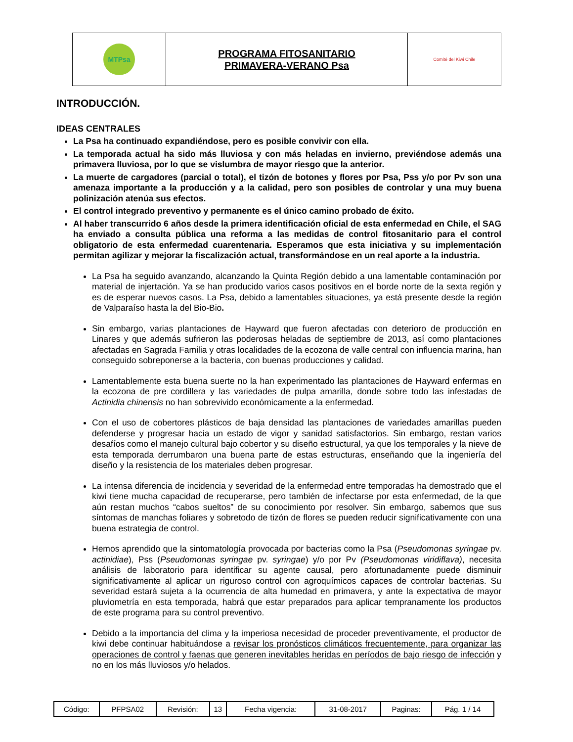| MTPsa | PROGRAMA FITOSANITARIO PRIMAVERA-VERANO Psa | Comité del Kiwi Chile |
INTRODUCCIÓN.
IDEAS CENTRALES
La Psa ha continuado expandiéndose, pero es posible convivir con ella.
La temporada actual ha sido más lluviosa y con más heladas en invierno, previéndose además una primavera lluviosa, por lo que se vislumbra de mayor riesgo que la anterior.
La muerte de cargadores (parcial o total), el tizón de botones y flores por Psa, Pss y/o por Pv son una amenaza importante a la producción y a la calidad, pero son posibles de controlar y una muy buena polinización atenúa sus efectos.
El control integrado preventivo y permanente es el único camino probado de éxito.
Al haber transcurrido 6 años desde la primera identificación oficial de esta enfermedad en Chile, el SAG ha enviado a consulta pública una reforma a las medidas de control fitosanitario para el control obligatorio de esta enfermedad cuarentenaria. Esperamos que esta iniciativa y su implementación permitan agilizar y mejorar la fiscalización actual, transformándose en un real aporte a la industria.
La Psa ha seguido avanzando, alcanzando la Quinta Región debido a una lamentable contaminación por material de injertación. Ya se han producido varios casos positivos en el borde norte de la sexta región y es de esperar nuevos casos. La Psa, debido a lamentables situaciones, ya está presente desde la región de Valparaíso hasta la del Bio-Bio.
Sin embargo, varias plantaciones de Hayward que fueron afectadas con deterioro de producción en Linares y que además sufrieron las poderosas heladas de septiembre de 2013, así como plantaciones afectadas en Sagrada Familia y otras localidades de la ecozona de valle central con influencia marina, han conseguido sobreponerse a la bacteria, con buenas producciones y calidad.
Lamentablemente esta buena suerte no la han experimentado las plantaciones de Hayward enfermas en la ecozona de pre cordillera y las variedades de pulpa amarilla, donde sobre todo las infestadas de Actinidia chinensis no han sobrevivido económicamente a la enfermedad.
Con el uso de cobertores plásticos de baja densidad las plantaciones de variedades amarillas pueden defenderse y progresar hacia un estado de vigor y sanidad satisfactorios. Sin embargo, restan varios desafíos como el manejo cultural bajo cobertor y su diseño estructural, ya que los temporales y la nieve de esta temporada derrumbaron una buena parte de estas estructuras, enseñando que la ingeniería del diseño y la resistencia de los materiales deben progresar.
La intensa diferencia de incidencia y severidad de la enfermedad entre temporadas ha demostrado que el kiwi tiene mucha capacidad de recuperarse, pero también de infectarse por esta enfermedad, de la que aún restan muchos “cabos sueltos” de su conocimiento por resolver. Sin embargo, sabemos que sus síntomas de manchas foliares y sobretodo de tizón de flores se pueden reducir significativamente con una buena estrategia de control.
Hemos aprendido que la sintomatología provocada por bacterias como la Psa (Pseudomonas syringae pv. actinidiae), Pss (Pseudomonas syringae pv. syringae) y/o por Pv (Pseudomonas viridiflava), necesita análisis de laboratorio para identificar su agente causal, pero afortunadamente puede disminuir significativamente al aplicar un riguroso control con agroquímicos capaces de controlar bacterias. Su severidad estará sujeta a la ocurrencia de alta humedad en primavera, y ante la expectativa de mayor pluviometría en esta temporada, habrá que estar preparados para aplicar tempranamente los productos de este programa para su control preventivo.
Debido a la importancia del clima y la imperiosa necesidad de proceder preventivamente, el productor de kiwi debe continuar habituándose a revisar los pronósticos climáticos frecuentemente, para organizar las operaciones de control y faenas que generen inevitables heridas en períodos de bajo riesgo de infección y no en los más lluviosos y/o helados.
| Código: | PFPSA02 | Revisión: | 13 | Fecha vigencia: | 31-08-2017 | Paginas: | Pág. 1 / 14 |